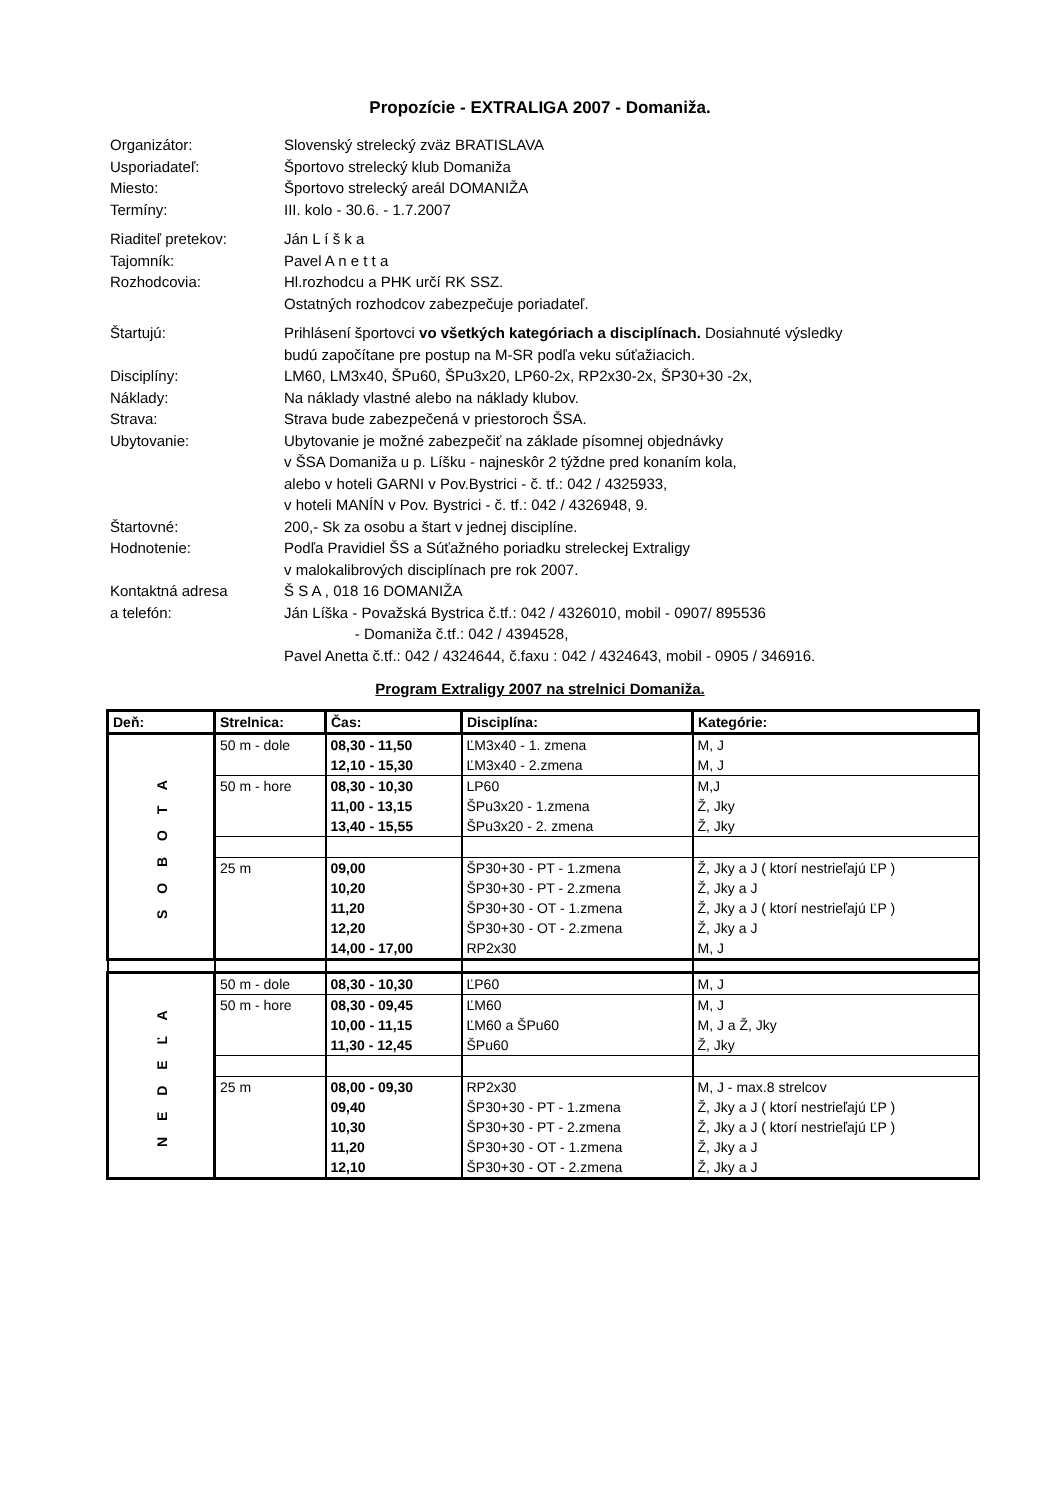Propozície - EXTRALIGA 2007 - Domaniža.
Organizátor: Slovenský strelecký zväz BRATISLAVA
Usporiadateľ: Športovo strelecký klub Domaniža
Miesto: Športovo strelecký areál DOMANIŽA
Termíny: III. kolo - 30.6. - 1.7.2007
Riaditeľ pretekov: Ján L í š k a
Tajomník: Pavel A n e t t a
Rozhodcovia: Hl.rozhodcu a PHK určí RK SSZ.
Ostatných rozhodcov zabezpečuje poriadateľ.
Štartujú: Prihlásení športovci vo všetkých kategóriach a disciplínach. Dosiahnuté výsledky
budú započítane pre postup na M-SR podľa veku súťažiacich.
Disciplíny: LM60, LM3x40, ŠPu60, ŠPu3x20, LP60-2x, RP2x30-2x, ŠP30+30 -2x,
Náklady: Na náklady vlastné alebo na náklady klubov.
Strava: Strava bude zabezpečená v priestoroch ŠSA.
Ubytovanie: Ubytovanie je možné zabezpečiť na základe písomnej objednávky
v ŠSA Domaniža u p. Líšku - najneskôr 2 týždne pred konaním kola,
alebo v hoteli GARNI v Pov.Bystrici - č. tf.: 042 / 4325933,
v hoteli MANÍN v Pov. Bystrici - č. tf.: 042 / 4326948, 9.
Štartovné: 200,- Sk za osobu a štart v jednej disciplíne.
Hodnotenie: Podľa Pravidiel ŠS a Súťažného poriadku streleckej Extraligy
v malokalibrových disciplínach pre rok 2007.
Kontaktná adresa
a telefón:
Š S A , 018 16 DOMANIŽA
Ján Líška - Považská Bystrica č.tf.: 042 / 4326010, mobil - 0907/ 895536
- Domaniža č.tf.: 042 / 4394528,
Pavel Anetta č.tf.: 042 / 4324644, č.faxu : 042 / 4324643, mobil - 0905 / 346916.
Program Extraligy 2007 na strelnici Domaniža.
| Deň: | Strelnica: | Čas: | Disciplína: | Kategórie: |
| --- | --- | --- | --- | --- |
| S O B O T A | 50 m - dole | 08,30 - 11,50 | ĽM3x40 - 1. zmena | M, J |
| | | 12,10 - 15,30 | ĽM3x40 - 2.zmena | M, J |
| | 50 m - hore | 08,30 - 10,30 | LP60 | M,J |
| | | 11,00 - 13,15 | ŠPu3x20 - 1.zmena | Ž, Jky |
| | | 13,40 - 15,55 | ŠPu3x20 - 2. zmena | Ž, Jky |
| | 25 m | 09,00 | ŠP30+30 - PT - 1.zmena | Ž, Jky a J ( ktorí nestrieľajú ĽP ) |
| | | 10,20 | ŠP30+30 - PT - 2.zmena | Ž, Jky a J |
| | | 11,20 | ŠP30+30 - OT - 1.zmena | Ž, Jky a J ( ktorí nestrieľajú ĽP ) |
| | | 12,20 | ŠP30+30 - OT - 2.zmena | Ž, Jky a J |
| | | 14,00 - 17,00 | RP2x30 | M, J |
| N E D E Ľ A | 50 m - dole | 08,30 - 10,30 | ĽP60 | M, J |
| | 50 m - hore | 08,30 - 09,45 | ĽM60 | M, J |
| | | 10,00 - 11,15 | ĽM60 a ŠPu60 | M, J a Ž, Jky |
| | | 11,30 - 12,45 | ŠPu60 | Ž, Jky |
| | 25 m | 08,00 - 09,30 | RP2x30 | M, J - max.8 strelcov |
| | | 09,40 | ŠP30+30 - PT - 1.zmena | Ž, Jky a J ( ktorí nestrieľajú ĽP ) |
| | | 10,30 | ŠP30+30 - PT - 2.zmena | Ž, Jky a J ( ktorí nestrieľajú ĽP ) |
| | | 11,20 | ŠP30+30 - OT - 1.zmena | Ž, Jky a J |
| | | 12,10 | ŠP30+30 - OT - 2.zmena | Ž, Jky a J |